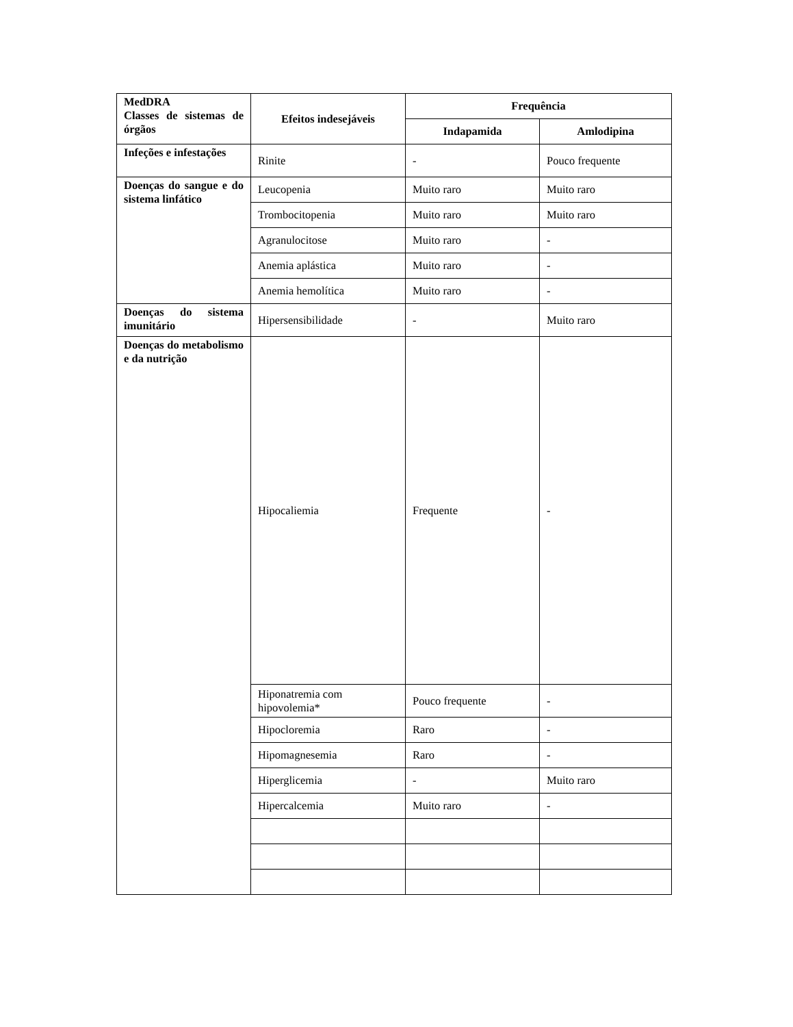| MedDRA Classes de sistemas de órgãos | Efeitos indesejáveis | Frequência | |
| | | Indapamida | Amlodipina |
| Infeções e infestações | Rinite | - | Pouco frequente |
| Doenças do sangue e do sistema linfático | Leucopenia | Muito raro | Muito raro |
| | Trombocitopenia | Muito raro | Muito raro |
| | Agranulocitose | Muito raro | - |
| | Anemia aplástica | Muito raro | - |
| | Anemia hemolítica | Muito raro | - |
| Doenças do sistema imunitário | Hipersensibilidade | - | Muito raro |
| Doenças do metabolismo e da nutrição | Hipocaliemia | Frequente | - |
| | Hiponatremia com hipovolemia* | Pouco frequente | - |
| | Hipocloremia | Raro | - |
| | Hipomagnesemia | Raro | - |
| | Hiperglicemia | - | Muito raro |
| | Hipercalcemia | Muito raro | - |